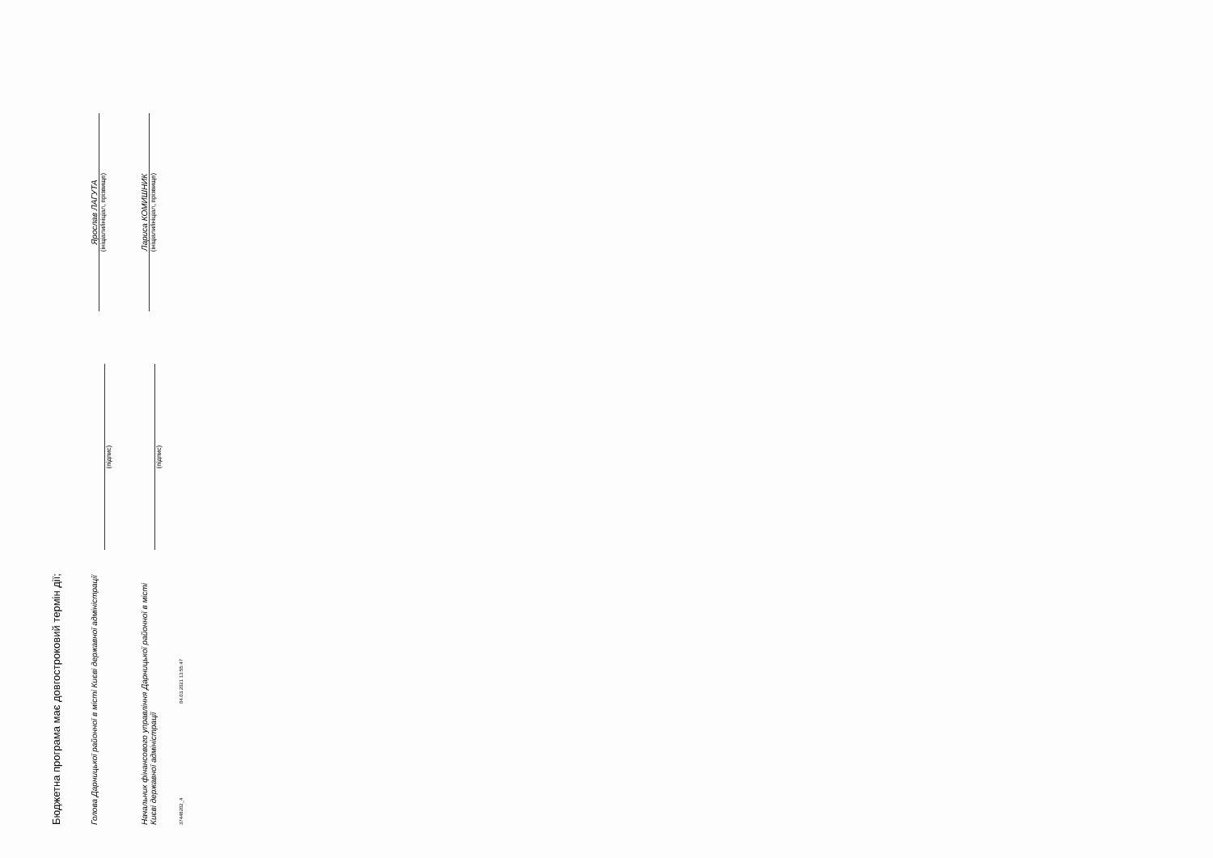Бюджетна програма має довгостроковий термін дії;
Голова Дарницької районної в місті Києві державної адміністрації
(підпис)
Ярослав ЛАГУТА
(ініціали/ініціал, прізвище)
Начальник фінансового управління Дарницької районної в місті Києві державної адміністрації
(підпис)
Лариса КОМИШНИК
(ініціали/ініціал, прізвище)
37448202_4 04.03.2021 13:55:47